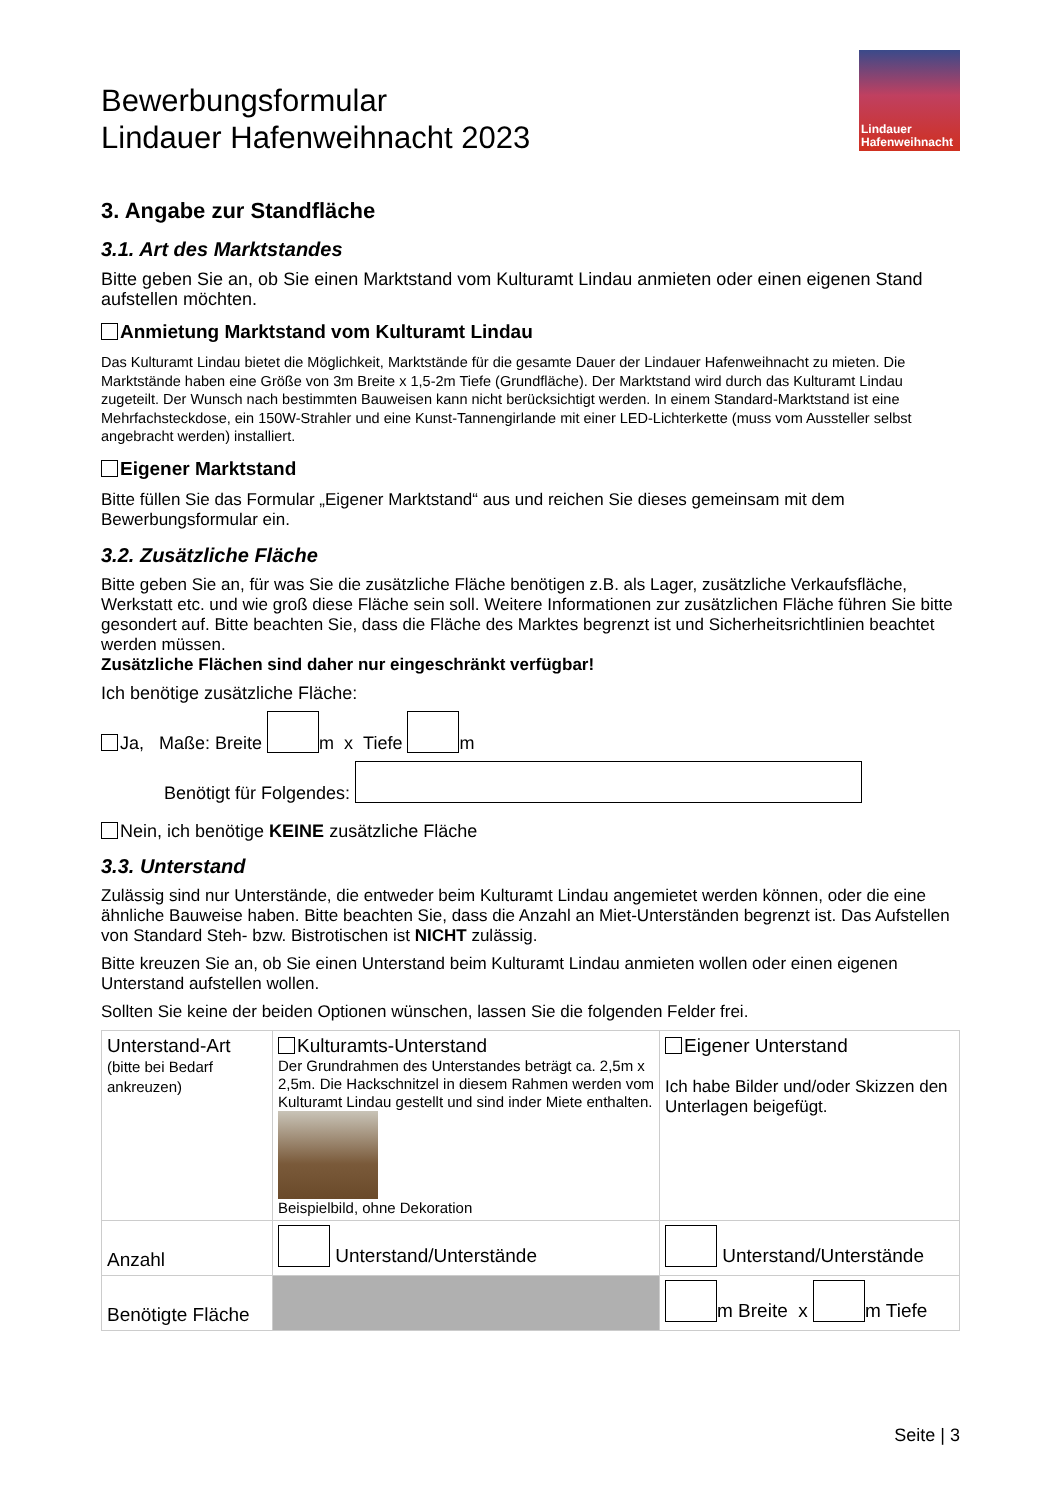Bewerbungsformular
Lindauer Hafenweihnacht 2023
Lindauer
Hafenweihnacht
3. Angabe zur Standfläche
3.1. Art des Marktstandes
Bitte geben Sie an, ob Sie einen Marktstand vom Kulturamt Lindau anmieten oder einen eigenen Stand aufstellen möchten.
Anmietung Marktstand vom Kulturamt Lindau
Das Kulturamt Lindau bietet die Möglichkeit, Marktstände für die gesamte Dauer der Lindauer Hafenweihnacht zu mieten. Die Marktstände haben eine Größe von 3m Breite x 1,5-2m Tiefe (Grundfläche). Der Marktstand wird durch das Kulturamt Lindau zugeteilt. Der Wunsch nach bestimmten Bauweisen kann nicht berücksichtigt werden. In einem Standard-Marktstand ist eine Mehrfachsteckdose, ein 150W-Strahler und eine Kunst-Tannengirlande mit einer LED-Lichterkette (muss vom Aussteller selbst angebracht werden) installiert.
Eigener Marktstand
Bitte füllen Sie das Formular „Eigener Marktstand“ aus und reichen Sie dieses gemeinsam mit dem Bewerbungsformular ein.
3.2. Zusätzliche Fläche
Bitte geben Sie an, für was Sie die zusätzliche Fläche benötigen z.B. als Lager, zusätzliche Verkaufsfläche, Werkstatt etc. und wie groß diese Fläche sein soll. Weitere Informationen zur zusätzlichen Fläche führen Sie bitte gesondert auf. Bitte beachten Sie, dass die Fläche des Marktes begrenzt ist und Sicherheitsrichtlinien beachtet werden müssen.
Zusätzliche Flächen sind daher nur eingeschränkt verfügbar!
Ich benötige zusätzliche Fläche:
Ja, Maße: Breite m x Tiefe m
Benötigt für Folgendes:
Nein, ich benötige KEINE zusätzliche Fläche
3.3. Unterstand
Zulässig sind nur Unterstände, die entweder beim Kulturamt Lindau angemietet werden können, oder die eine ähnliche Bauweise haben. Bitte beachten Sie, dass die Anzahl an Miet-Unterständen begrenzt ist. Das Aufstellen von Standard Steh- bzw. Bistrotischen ist NICHT zulässig.
Bitte kreuzen Sie an, ob Sie einen Unterstand beim Kulturamt Lindau anmieten wollen oder einen eigenen Unterstand aufstellen wollen.
Sollten Sie keine der beiden Optionen wünschen, lassen Sie die folgenden Felder frei.
| Unterstand-Art (bitte bei Bedarf ankreuzen) | Kulturamts-Unterstand Der Grundrahmen des Unterstandes beträgt ca. 2,5m x 2,5m. Die Hackschnitzel in diesem Rahmen werden vom Kulturamt Lindau gestellt und sind inder Miete enthalten. Beispielbild, ohne Dekoration | Eigener Unterstand Ich habe Bilder und/oder Skizzen den Unterlagen beigefügt. |
| Anzahl | Unterstand/Unterstände | Unterstand/Unterstände |
| Benötigte Fläche | | m Breite x m Tiefe |
Seite | 3